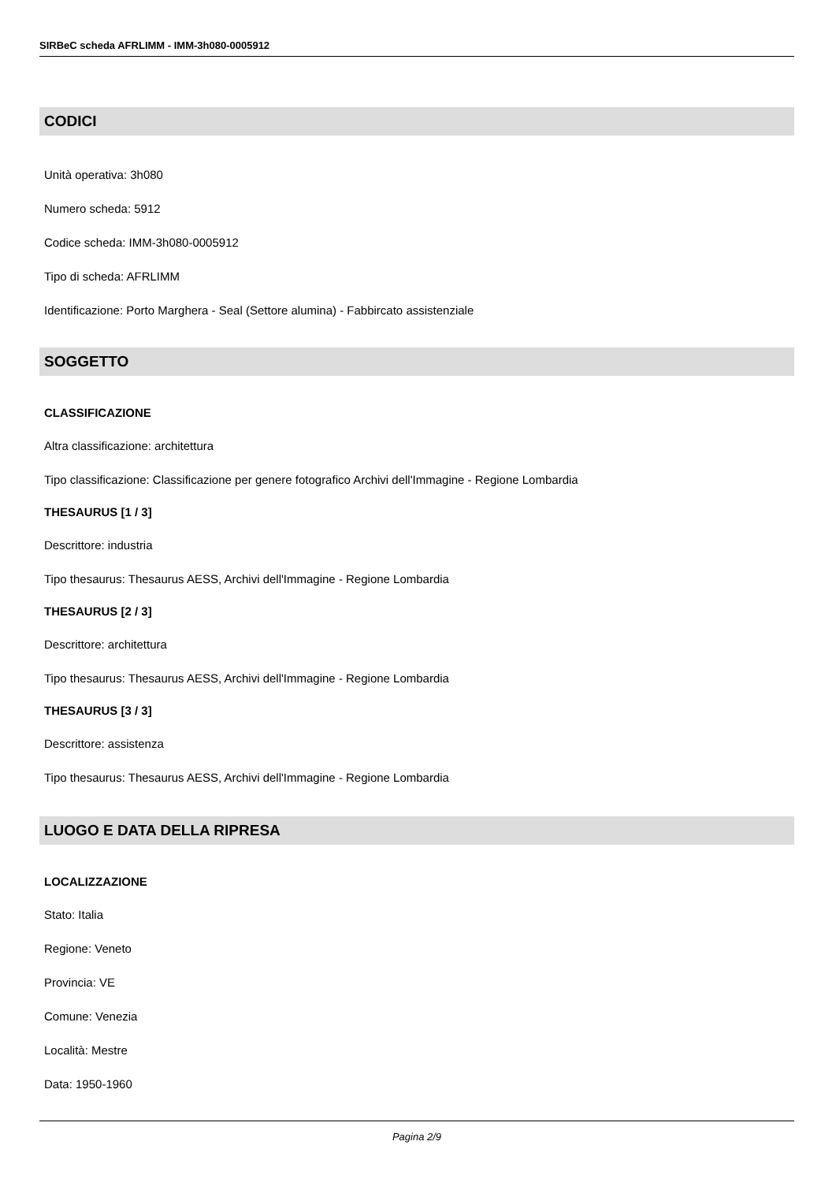SIRBeC scheda AFRLIMM - IMM-3h080-0005912
CODICI
Unità operativa: 3h080
Numero scheda: 5912
Codice scheda: IMM-3h080-0005912
Tipo di scheda: AFRLIMM
Identificazione: Porto Marghera - Seal (Settore alumina) - Fabbircato assistenziale
SOGGETTO
CLASSIFICAZIONE
Altra classificazione: architettura
Tipo classificazione: Classificazione per genere fotografico Archivi dell'Immagine - Regione Lombardia
THESAURUS [1 / 3]
Descrittore: industria
Tipo thesaurus: Thesaurus AESS, Archivi dell'Immagine - Regione Lombardia
THESAURUS [2 / 3]
Descrittore: architettura
Tipo thesaurus: Thesaurus AESS, Archivi dell'Immagine - Regione Lombardia
THESAURUS [3 / 3]
Descrittore: assistenza
Tipo thesaurus: Thesaurus AESS, Archivi dell'Immagine - Regione Lombardia
LUOGO E DATA DELLA RIPRESA
LOCALIZZAZIONE
Stato: Italia
Regione: Veneto
Provincia: VE
Comune: Venezia
Località: Mestre
Data: 1950-1960
Pagina 2/9